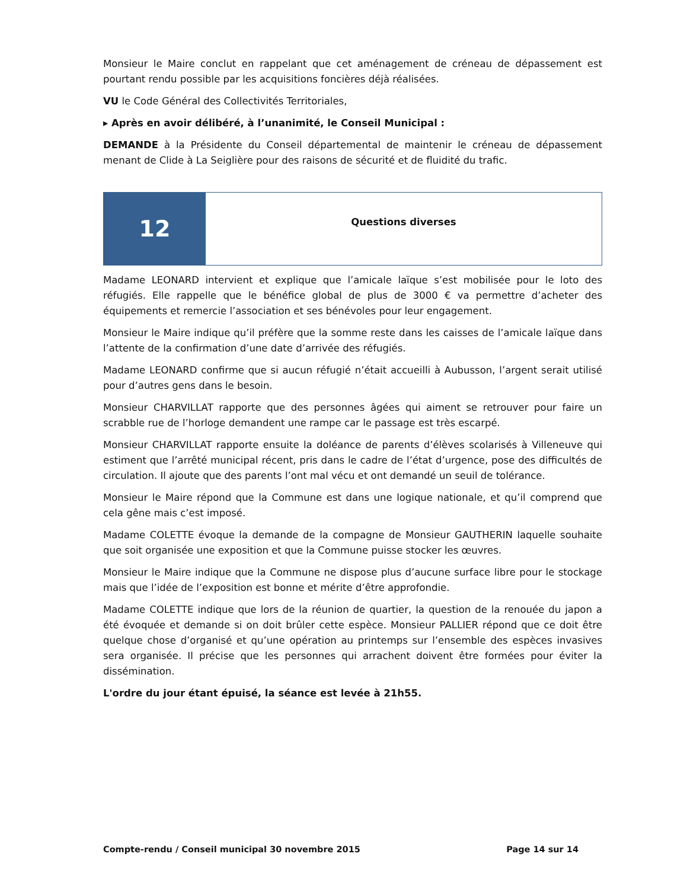Monsieur le Maire conclut en rappelant que cet aménagement de créneau de dépassement est pourtant rendu possible par les acquisitions foncières déjà réalisées.
VU le Code Général des Collectivités Territoriales,
▸ Après en avoir délibéré, à l’unanimité, le Conseil Municipal :
DEMANDE à la Présidente du Conseil départemental de maintenir le créneau de dépassement menant de Clide à La Seiglière pour des raisons de sécurité et de fluidité du trafic.
12
Questions diverses
Madame LEONARD intervient et explique que l’amicale laïque s’est mobilisée pour le loto des réfugiés. Elle rappelle que le bénéfice global de plus de 3000 € va permettre d’acheter des équipements et remercie l’association et ses bénévoles pour leur engagement.
Monsieur le Maire indique qu’il préfère que la somme reste dans les caisses de l’amicale laïque dans l’attente de la confirmation d’une date d’arrivée des réfugiés.
Madame LEONARD confirme que si aucun réfugié n’était accueilli à Aubusson, l’argent serait utilisé pour d’autres gens dans le besoin.
Monsieur CHARVILLAT rapporte que des personnes âgées qui aiment se retrouver pour faire un scrabble rue de l’horloge demandent une rampe car le passage est très escarpé.
Monsieur CHARVILLAT rapporte ensuite la doléance de parents d’élèves scolarisés à Villeneuve qui estiment que l’arrêté municipal récent, pris dans le cadre de l’état d’urgence, pose des difficultés de circulation. Il ajoute que des parents l’ont mal vécu et ont demandé un seuil de tolérance.
Monsieur le Maire répond que la Commune est dans une logique nationale, et qu’il comprend que cela gêne mais c’est imposé.
Madame COLETTE évoque la demande de la compagne de Monsieur GAUTHERIN laquelle souhaite que soit organisée une exposition et que la Commune puisse stocker les œuvres.
Monsieur le Maire indique que la Commune ne dispose plus d’aucune surface libre pour le stockage mais que l’idée de l’exposition est bonne et mérite d’être approfondie.
Madame COLETTE indique que lors de la réunion de quartier, la question de la renouée du japon a été évoquée et demande si on doit brûler cette espèce. Monsieur PALLIER répond que ce doit être quelque chose d’organisé et qu’une opération au printemps sur l’ensemble des espèces invasives sera organisée. Il précise que les personnes qui arrachent doivent être formées pour éviter la dissémination.
L'ordre du jour étant épuisé, la séance est levée à 21h55.
Compte-rendu / Conseil municipal 30 novembre 2015 Page 14 sur 14